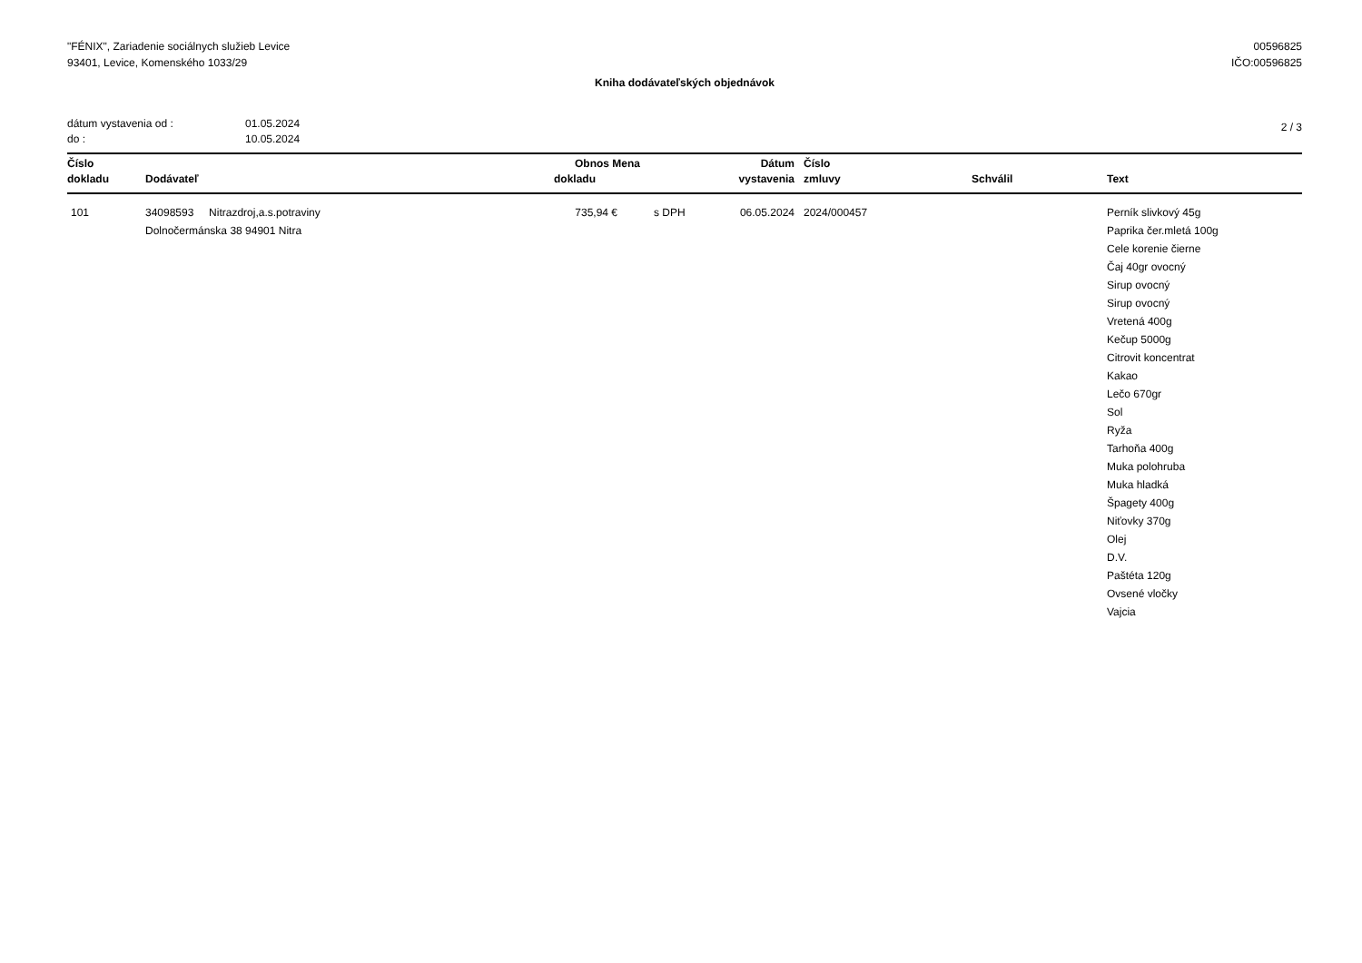"FÉNIX", Zariadenie sociálnych služieb Levice
93401, Levice, Komenského 1033/29
00596825
IČO:00596825
Kniha dodávateľských objednávok
dátum vystavenia od : 01.05.2024
do : 10.05.2024
2 / 3
| Číslo dokladu | Dodávateľ | Obnos Mena dokladu | | Dátum vystavenia | Číslo zmluvy | Schválil | Text |
| --- | --- | --- | --- | --- | --- | --- | --- |
| 101 | 34098593 Nitrazdroj,a.s.potraviny Dolnočermánska 38 94901 Nitra | 735,94 € | s DPH | 06.05.2024 | 2024/000457 | | Perník slivkový 45g Paprika čer.mletá 100g Cele korenie čierne Čaj 40gr ovocný Sirup ovocný Sirup ovocný Vretená 400g Kečup 5000g Citrovit koncentrat Kakao Lečo 670gr Sol Ryža Tarhoňa 400g Muka polohruba Muka hladká Špagety 400g Niťovky 370g Olej D.V. Paštéta 120g Ovsené vločky Vajcia |